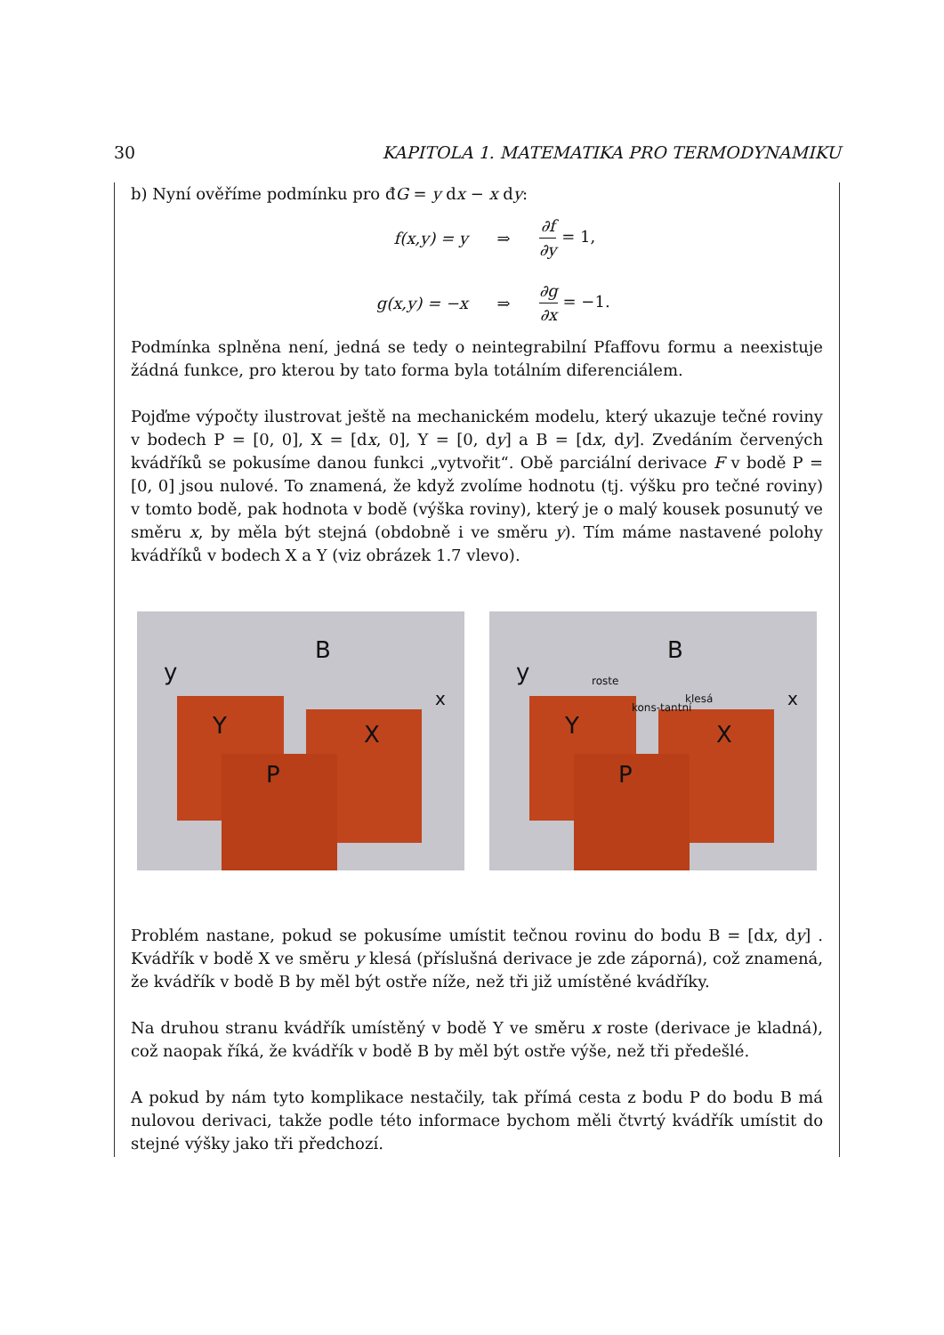30 KAPITOLA 1. MATEMATIKA PRO TERMODYNAMIKU
b) Nyní ověříme podmínku pro đG = y dx − x dy:
f(x,y) = y
⇒
∂f ∂y = 1,
g(x,y) = −x
⇒
∂g ∂x = −1.
Podmínka splněna není, jedná se tedy o neintegrabilní Pfaffovu formu a neexistuje žádná funkce, pro kterou by tato forma byla totálním diferenciálem.
Pojďme výpočty ilustrovat ještě na mechanickém modelu, který ukazuje tečné roviny v bodech P = [0, 0], X = [dx, 0], Y = [0, dy] a B = [dx, dy]. Zvedáním červených kvádříků se pokusíme danou funkci „vytvořit“. Obě parciální derivace F v bodě P = [0, 0] jsou nulové. To znamená, že když zvolíme hodnotu (tj. výšku pro tečné roviny) v tomto bodě, pak hodnota v bodě (výška roviny), který je o malý kousek posunutý ve směru x, by měla být stejná (obdobně i ve směru y). Tím máme nastavené polohy kvádříků v bodech X a Y (viz obrázek 1.7 vlevo).
y
B
x
Y X
P
y
B
x
roste
kons-tantní
klesá
Y X
P
Problém nastane, pokud se pokusíme umístit tečnou rovinu do bodu B = [dx, dy] . Kvádřík v bodě X ve směru y klesá (příslušná derivace je zde záporná), což znamená, že kvádřík v bodě B by měl být ostře níže, než tři již umístěné kvádříky.
Na druhou stranu kvádřík umístěný v bodě Y ve směru x roste (derivace je kladná), což naopak říká, že kvádřík v bodě B by měl být ostře výše, než tři předešlé.
A pokud by nám tyto komplikace nestačily, tak přímá cesta z bodu P do bodu B má nulovou derivaci, takže podle této informace bychom měli čtvrtý kvádřík umístit do stejné výšky jako tři předchozí.